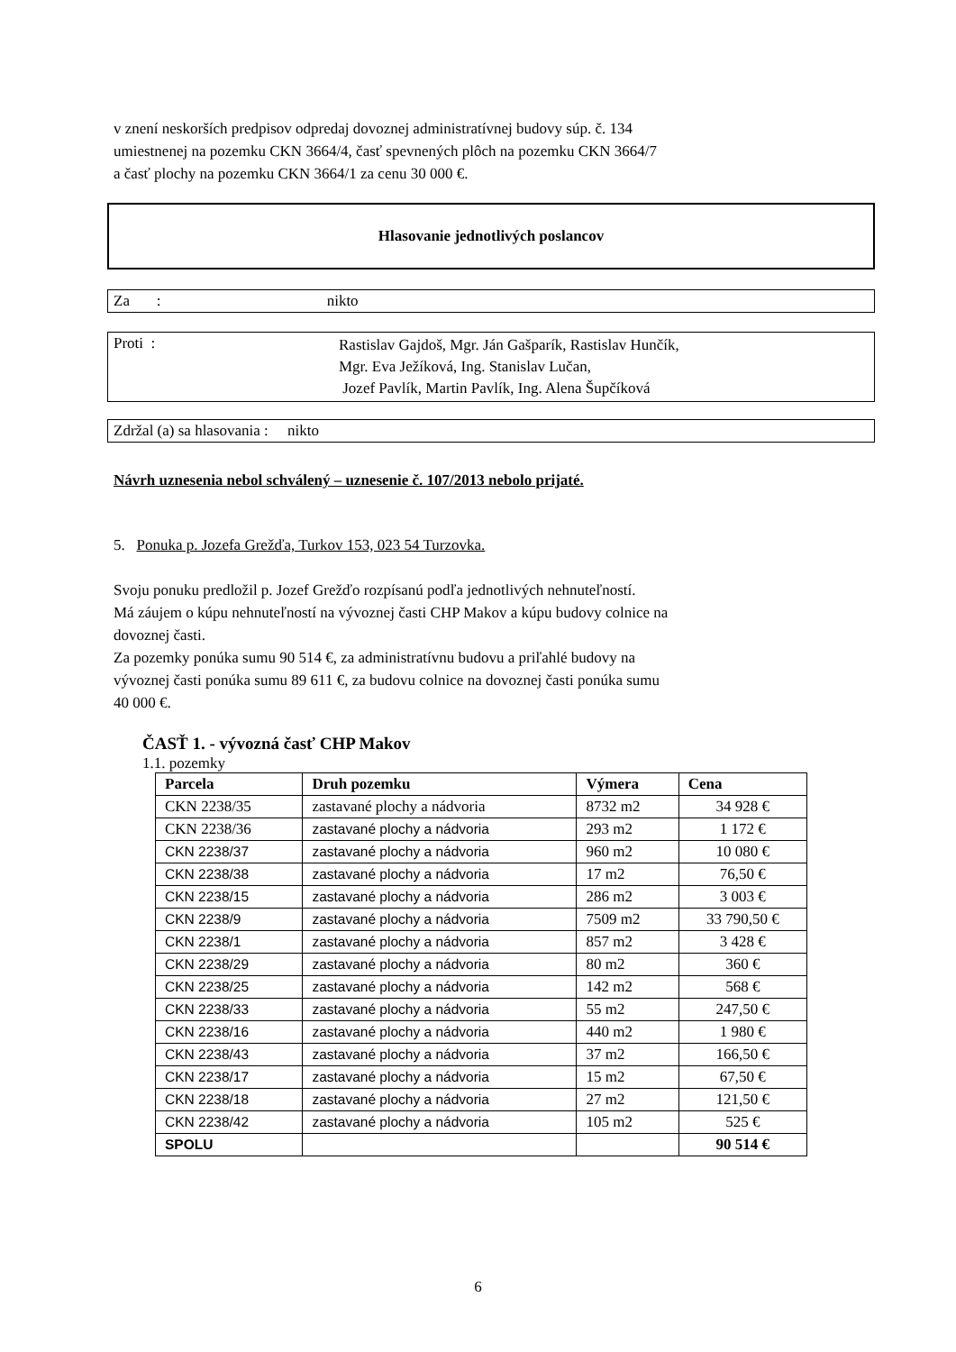v znení neskorších predpisov odpredaj dovoznej administratívnej budovy súp. č. 134
umiestnenej na pozemku CKN 3664/4, časť spevnených plôch na pozemku CKN 3664/7
a časť plochy na pozemku CKN 3664/1 za cenu 30 000 €.
Hlasovanie jednotlivých poslancov
Za : nikto
Proti :
Rastislav Gajdoš, Mgr. Ján Gašparík, Rastislav Hunčík,
Mgr. Eva Ježíková, Ing. Stanislav Lučan,
Jozef Pavlík, Martin Pavlík, Ing. Alena Šupčíková
Zdržal (a) sa hlasovania : nikto
Návrh uznesenia nebol schválený – uznesenie č. 107/2013 nebolo prijaté.
5. Ponuka p. Jozefa Grežďa, Turkov 153, 023 54 Turzovka.
Svoju ponuku predložil p. Jozef Grežďo rozpísanú podľa jednotlivých nehnuteľností.
Má záujem o kúpu nehnuteľností na vývoznej časti CHP Makov a kúpu budovy colnice na
dovoznej časti.
Za pozemky ponúka sumu 90 514 €, za administratívnu budovu a priľahlé budovy na
vývoznej časti ponúka sumu 89 611 €, za budovu colnice na dovoznej časti ponúka sumu
40 000 €.
ČASŤ 1. - vývozná časť CHP Makov
1.1. pozemky
| Parcela | Druh pozemku | Výmera | Cena |
| --- | --- | --- | --- |
| CKN 2238/35 | zastavané plochy a nádvoria | 8732 m2 | 34 928 € |
| CKN 2238/36 | zastavané plochy a nádvoria | 293 m2 | 1 172 € |
| CKN 2238/37 | zastavané plochy a nádvoria | 960 m2 | 10 080 € |
| CKN 2238/38 | zastavané plochy a nádvoria | 17 m2 | 76,50 € |
| CKN 2238/15 | zastavané plochy a nádvoria | 286 m2 | 3 003 € |
| CKN 2238/9 | zastavané plochy a nádvoria | 7509 m2 | 33 790,50 € |
| CKN 2238/1 | zastavané plochy a nádvoria | 857 m2 | 3 428 € |
| CKN 2238/29 | zastavané plochy a nádvoria | 80 m2 | 360 € |
| CKN 2238/25 | zastavané plochy a nádvoria | 142 m2 | 568 € |
| CKN 2238/33 | zastavané plochy a nádvoria | 55 m2 | 247,50 € |
| CKN 2238/16 | zastavané plochy a nádvoria | 440 m2 | 1 980 € |
| CKN 2238/43 | zastavané plochy a nádvoria | 37 m2 | 166,50 € |
| CKN 2238/17 | zastavané plochy a nádvoria | 15 m2 | 67,50 € |
| CKN 2238/18 | zastavané plochy a nádvoria | 27 m2 | 121,50 € |
| CKN 2238/42 | zastavané plochy a nádvoria | 105 m2 | 525 € |
| SPOLU | | | 90 514 € |
6